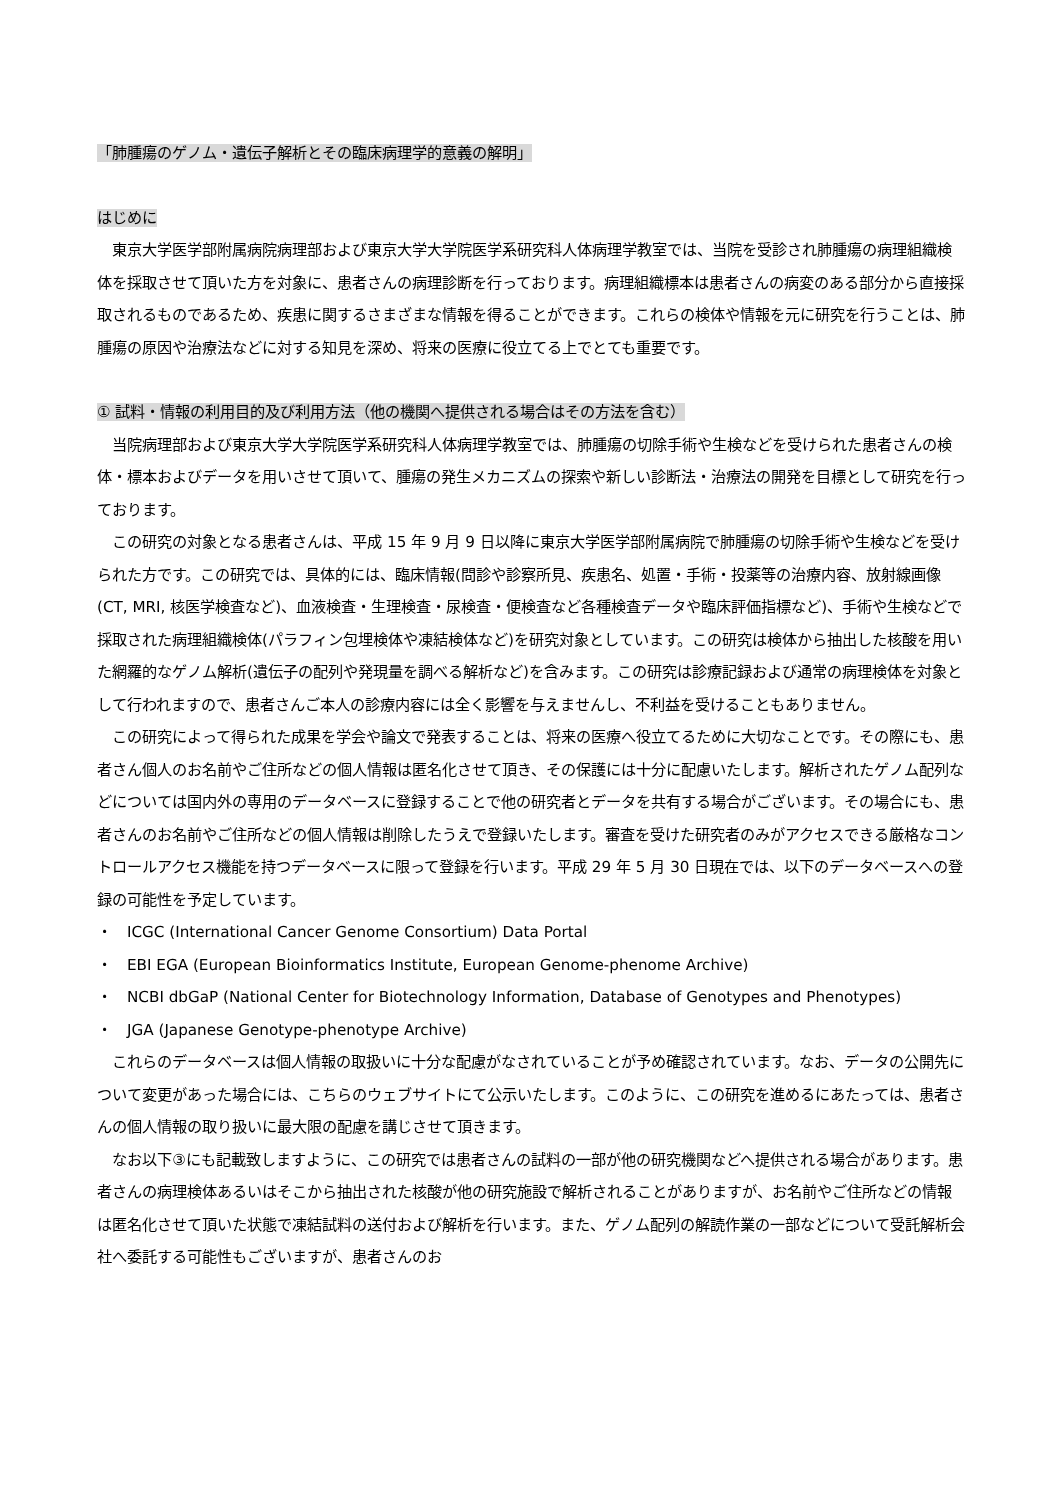「肺腫瘍のゲノム・遺伝子解析とその臨床病理学的意義の解明」
はじめに
東京大学医学部附属病院病理部および東京大学大学院医学系研究科人体病理学教室では、当院を受診され肺腫瘍の病理組織検体を採取させて頂いた方を対象に、患者さんの病理診断を行っております。病理組織標本は患者さんの病変のある部分から直接採取されるものであるため、疾患に関するさまざまな情報を得ることができます。これらの検体や情報を元に研究を行うことは、肺腫瘍の原因や治療法などに対する知見を深め、将来の医療に役立てる上でとても重要です。
① 試料・情報の利用目的及び利用方法（他の機関へ提供される場合はその方法を含む）
当院病理部および東京大学大学院医学系研究科人体病理学教室では、肺腫瘍の切除手術や生検などを受けられた患者さんの検体・標本およびデータを用いさせて頂いて、腫瘍の発生メカニズムの探索や新しい診断法・治療法の開発を目標として研究を行っております。
この研究の対象となる患者さんは、平成 15 年 9 月 9 日以降に東京大学医学部附属病院で肺腫瘍の切除手術や生検などを受けられた方です。この研究では、具体的には、臨床情報(問診や診察所見、疾患名、処置・手術・投薬等の治療内容、放射線画像(CT, MRI, 核医学検査など)、血液検査・生理検査・尿検査・便検査など各種検査データや臨床評価指標など)、手術や生検などで採取された病理組織検体(パラフィン包埋検体や凍結検体など)を研究対象としています。この研究は検体から抽出した核酸を用いた網羅的なゲノム解析(遺伝子の配列や発現量を調べる解析など)を含みます。この研究は診療記録および通常の病理検体を対象として行われますので、患者さんご本人の診療内容には全く影響を与えませんし、不利益を受けることもありません。
この研究によって得られた成果を学会や論文で発表することは、将来の医療へ役立てるために大切なことです。その際にも、患者さん個人のお名前やご住所などの個人情報は匿名化させて頂き、その保護には十分に配慮いたします。解析されたゲノム配列などについては国内外の専用のデータベースに登録することで他の研究者とデータを共有する場合がございます。その場合にも、患者さんのお名前やご住所などの個人情報は削除したうえで登録いたします。審査を受けた研究者のみがアクセスできる厳格なコントロールアクセス機能を持つデータベースに限って登録を行います。平成 29 年 5 月 30 日現在では、以下のデータベースへの登録の可能性を予定しています。
・ ICGC (International Cancer Genome Consortium) Data Portal
・ EBI EGA (European Bioinformatics Institute, European Genome-phenome Archive)
・ NCBI dbGaP (National Center for Biotechnology Information, Database of Genotypes and Phenotypes)
・ JGA (Japanese Genotype-phenotype Archive)
これらのデータベースは個人情報の取扱いに十分な配慮がなされていることが予め確認されています。なお、データの公開先について変更があった場合には、こちらのウェブサイトにて公示いたします。このように、この研究を進めるにあたっては、患者さんの個人情報の取り扱いに最大限の配慮を講じさせて頂きます。
なお以下③にも記載致しますように、この研究では患者さんの試料の一部が他の研究機関などへ提供される場合があります。患者さんの病理検体あるいはそこから抽出された核酸が他の研究施設で解析されることがありますが、お名前やご住所などの情報は匿名化させて頂いた状態で凍結試料の送付および解析を行います。また、ゲノム配列の解読作業の一部などについて受託解析会社へ委託する可能性もございますが、患者さんのお